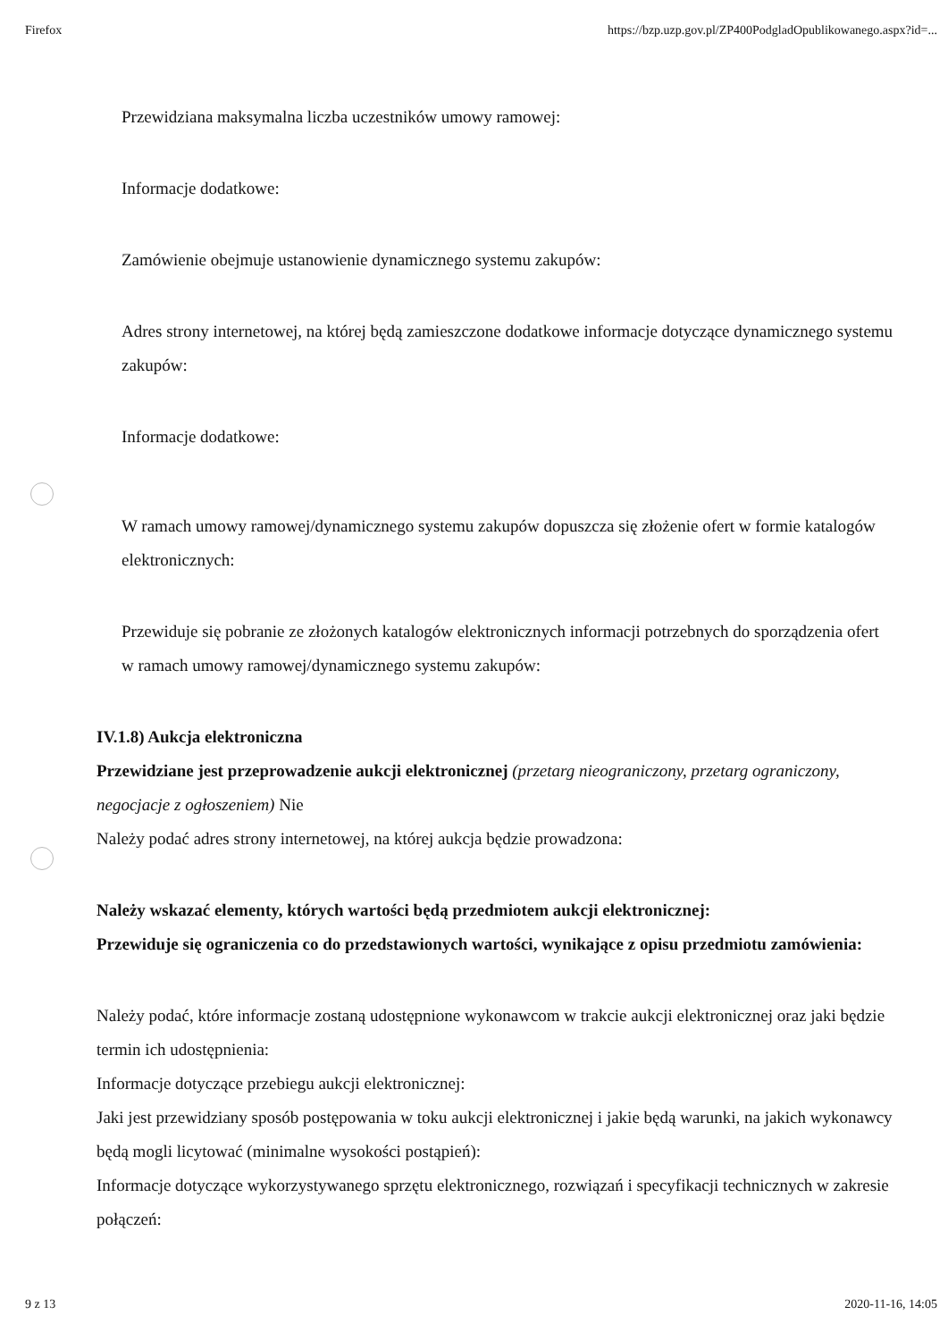Firefox https://bzp.uzp.gov.pl/ZP400PodgladOpublikowanego.aspx?id=...
Przewidziana maksymalna liczba uczestników umowy ramowej:
Informacje dodatkowe:
Zamówienie obejmuje ustanowienie dynamicznego systemu zakupów:
Adres strony internetowej, na której będą zamieszczone dodatkowe informacje dotyczące dynamicznego systemu zakupów:
Informacje dodatkowe:
W ramach umowy ramowej/dynamicznego systemu zakupów dopuszcza się złożenie ofert w formie katalogów elektronicznych:
Przewiduje się pobranie ze złożonych katalogów elektronicznych informacji potrzebnych do sporządzenia ofert w ramach umowy ramowej/dynamicznego systemu zakupów:
IV.1.8) Aukcja elektroniczna
Przewidziane jest przeprowadzenie aukcji elektronicznej (przetarg nieograniczony, przetarg ograniczony, negocjacje z ogłoszeniem) Nie
Należy podać adres strony internetowej, na której aukcja będzie prowadzona:
Należy wskazać elementy, których wartości będą przedmiotem aukcji elektronicznej:
Przewiduje się ograniczenia co do przedstawionych wartości, wynikające z opisu przedmiotu zamówienia:
Należy podać, które informacje zostaną udostępnione wykonawcom w trakcie aukcji elektronicznej oraz jaki będzie termin ich udostępnienia:
Informacje dotyczące przebiegu aukcji elektronicznej:
Jaki jest przewidziany sposób postępowania w toku aukcji elektronicznej i jakie będą warunki, na jakich wykonawcy będą mogli licytować (minimalne wysokości postąpień):
Informacje dotyczące wykorzystywanego sprzętu elektronicznego, rozwiązań i specyfikacji technicznych w zakresie połączeń:
9 z 13 2020-11-16, 14:05